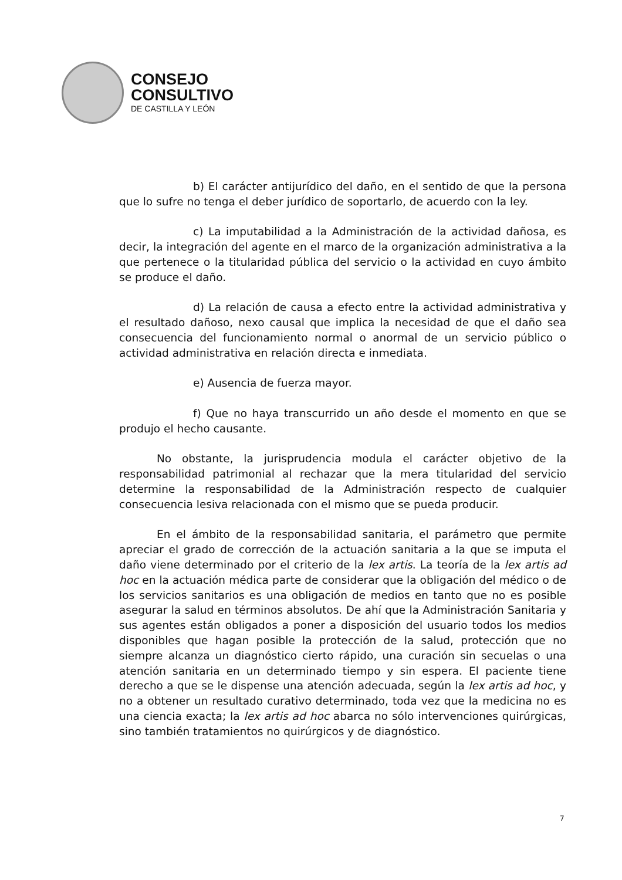CONSEJO
CONSULTIVO
DE CASTILLA Y LEÓN
b) El carácter antijurídico del daño, en el sentido de que la persona que lo sufre no tenga el deber jurídico de soportarlo, de acuerdo con la ley.
c) La imputabilidad a la Administración de la actividad dañosa, es decir, la integración del agente en el marco de la organización administrativa a la que pertenece o la titularidad pública del servicio o la actividad en cuyo ámbito se produce el daño.
d) La relación de causa a efecto entre la actividad administrativa y el resultado dañoso, nexo causal que implica la necesidad de que el daño sea consecuencia del funcionamiento normal o anormal de un servicio público o actividad administrativa en relación directa e inmediata.
e) Ausencia de fuerza mayor.
f) Que no haya transcurrido un año desde el momento en que se produjo el hecho causante.
No obstante, la jurisprudencia modula el carácter objetivo de la responsabilidad patrimonial al rechazar que la mera titularidad del servicio determine la responsabilidad de la Administración respecto de cualquier consecuencia lesiva relacionada con el mismo que se pueda producir.
En el ámbito de la responsabilidad sanitaria, el parámetro que permite apreciar el grado de corrección de la actuación sanitaria a la que se imputa el daño viene determinado por el criterio de la lex artis. La teoría de la lex artis ad hoc en la actuación médica parte de considerar que la obligación del médico o de los servicios sanitarios es una obligación de medios en tanto que no es posible asegurar la salud en términos absolutos. De ahí que la Administración Sanitaria y sus agentes están obligados a poner a disposición del usuario todos los medios disponibles que hagan posible la protección de la salud, protección que no siempre alcanza un diagnóstico cierto rápido, una curación sin secuelas o una atención sanitaria en un determinado tiempo y sin espera. El paciente tiene derecho a que se le dispense una atención adecuada, según la lex artis ad hoc, y no a obtener un resultado curativo determinado, toda vez que la medicina no es una ciencia exacta; la lex artis ad hoc abarca no sólo intervenciones quirúrgicas, sino también tratamientos no quirúrgicos y de diagnóstico.
7